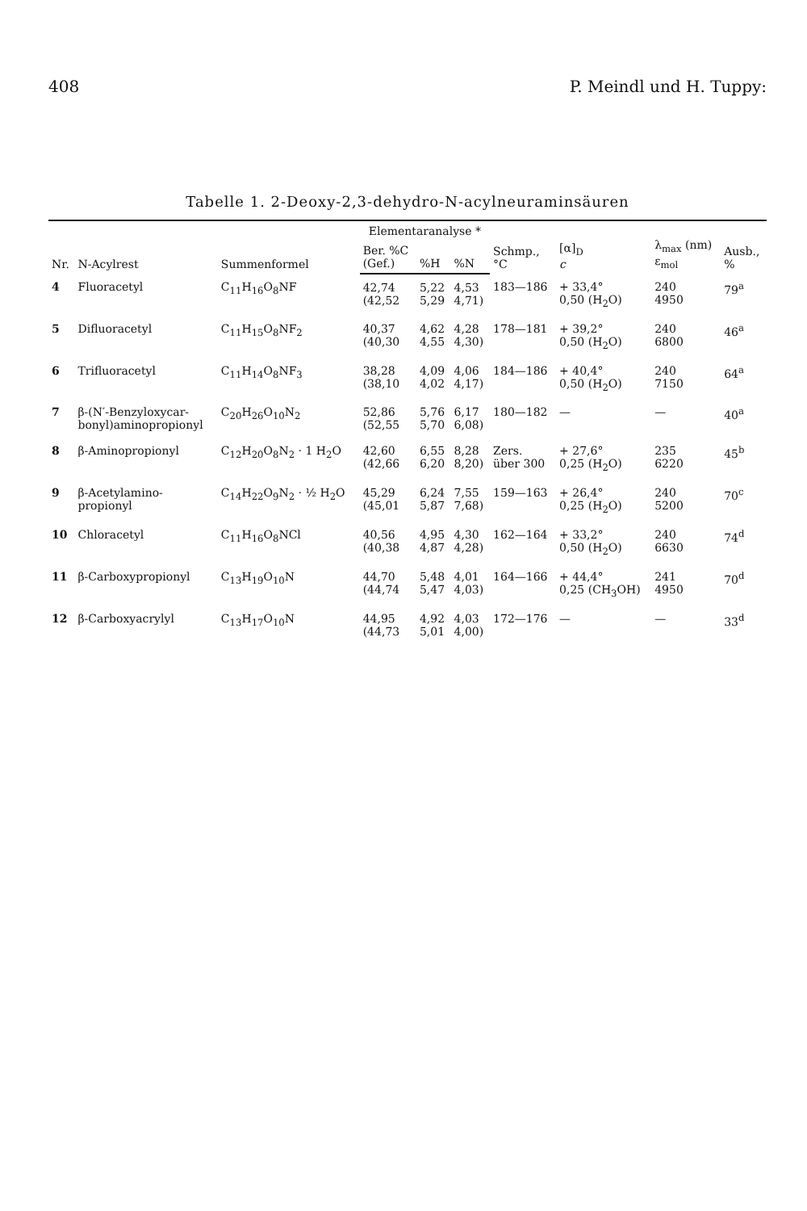408 P. Meindl und H. Tuppy:
Tabelle 1. 2-Deoxy-2,3-dehydro-N-acylneuraminsäuren
| Nr. | N-Acylrest | Summenformel | Elementaranalyse * | | | Schmp., °C | [α]<sub>D</sub> c | λ<sub>max</sub> (nm) ε<sub>mol</sub> | Ausb., % |
| --- | --- | --- | --- | --- | --- | --- | --- | --- | --- |
| | | | Ber. %C (Gef.) | %H | %N | | | | |
| 4 | Fluoracetyl | C<sub>11</sub>H<sub>16</sub>O<sub>8</sub>NF | 42,74 (42,52 | 5,22 5,29 | 4,53 4,71) | 183—186 | + 33,4° 0,50 (H<sub>2</sub>O) | 240 4950 | 79<sup>a</sup> |
| 5 | Difluoracetyl | C<sub>11</sub>H<sub>15</sub>O<sub>8</sub>NF<sub>2</sub> | 40,37 (40,30 | 4,62 4,55 | 4,28 4,30) | 178—181 | + 39,2° 0,50 (H<sub>2</sub>O) | 240 6800 | 46<sup>a</sup> |
| 6 | Trifluoracetyl | C<sub>11</sub>H<sub>14</sub>O<sub>8</sub>NF<sub>3</sub> | 38,28 (38,10 | 4,09 4,02 | 4,06 4,17) | 184—186 | + 40,4° 0,50 (H<sub>2</sub>O) | 240 7150 | 64<sup>a</sup> |
| 7 | β-(N′-Benzyloxycar- bonyl)aminopropionyl | C<sub>20</sub>H<sub>26</sub>O<sub>10</sub>N<sub>2</sub> | 52,86 (52,55 | 5,76 5,70 | 6,17 6,08) | 180—182 | — | — | 40<sup>a</sup> |
| 8 | β-Aminopropionyl | C<sub>12</sub>H<sub>20</sub>O<sub>8</sub>N<sub>2</sub> · 1 H<sub>2</sub>O | 42,60 (42,66 | 6,55 6,20 | 8,28 8,20) | Zers. über 300 | + 27,6° 0,25 (H<sub>2</sub>O) | 235 6220 | 45<sup>b</sup> |
| 9 | β-Acetylamino- propionyl | C<sub>14</sub>H<sub>22</sub>O<sub>9</sub>N<sub>2</sub> · ½ H<sub>2</sub>O | 45,29 (45,01 | 6,24 5,87 | 7,55 7,68) | 159—163 | + 26,4° 0,25 (H<sub>2</sub>O) | 240 5200 | 70<sup>c</sup> |
| 10 | Chloracetyl | C<sub>11</sub>H<sub>16</sub>O<sub>8</sub>NCl | 40,56 (40,38 | 4,95 4,87 | 4,30 4,28) | 162—164 | + 33,2° 0,50 (H<sub>2</sub>O) | 240 6630 | 74<sup>d</sup> |
| 11 | β-Carboxypropionyl | C<sub>13</sub>H<sub>19</sub>O<sub>10</sub>N | 44,70 (44,74 | 5,48 5,47 | 4,01 4,03) | 164—166 | + 44,4° 0,25 (CH<sub>3</sub>OH) | 241 4950 | 70<sup>d</sup> |
| 12 | β-Carboxyacrylyl | C<sub>13</sub>H<sub>17</sub>O<sub>10</sub>N | 44,95 (44,73 | 4,92 5,01 | 4,03 4,00) | 172—176 | — | — | 33<sup>d</sup> |